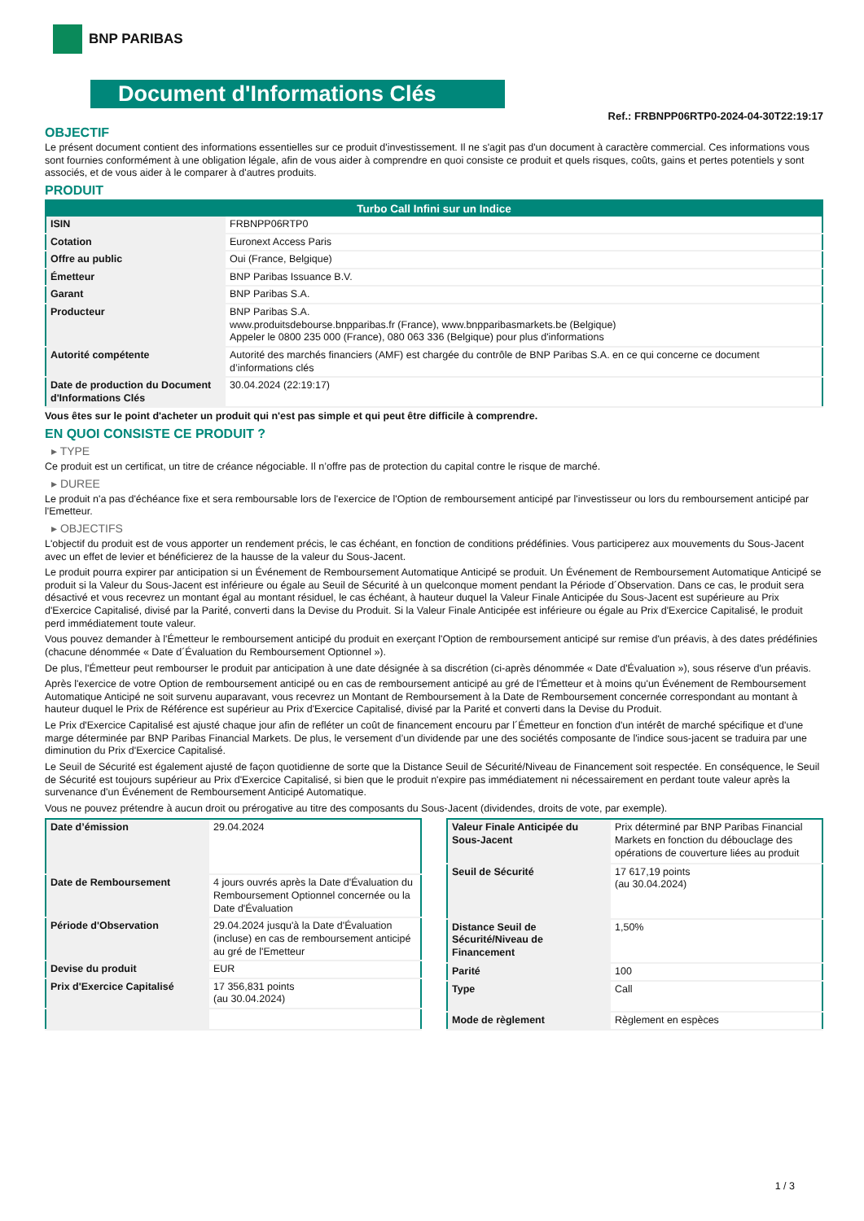BNP PARIBAS
Document d'Informations Clés
Ref.: FRBNPP06RTP0-2024-04-30T22:19:17
OBJECTIF
Le présent document contient des informations essentielles sur ce produit d'investissement. Il ne s'agit pas d'un document à caractère commercial. Ces informations vous sont fournies conformément à une obligation légale, afin de vous aider à comprendre en quoi consiste ce produit et quels risques, coûts, gains et pertes potentiels y sont associés, et de vous aider à le comparer à d'autres produits.
PRODUIT
| Turbo Call Infini sur un Indice | |
| --- | --- |
| ISIN | FRBNPP06RTP0 |
| Cotation | Euronext Access Paris |
| Offre au public | Oui (France, Belgique) |
| Émetteur | BNP Paribas Issuance B.V. |
| Garant | BNP Paribas S.A. |
| Producteur | BNP Paribas S.A. www.produitsdebourse.bnpparibas.fr (France), www.bnpparibasmarkets.be (Belgique) Appeler le 0800 235 000 (France), 080 063 336 (Belgique) pour plus d'informations |
| Autorité compétente | Autorité des marchés financiers (AMF) est chargée du contrôle de BNP Paribas S.A. en ce qui concerne ce document d’informations clés |
| Date de production du Document d'Informations Clés | 30.04.2024 (22:19:17) |
Vous êtes sur le point d'acheter un produit qui n'est pas simple et qui peut être difficile à comprendre.
EN QUOI CONSISTE CE PRODUIT ?
▸ TYPE
Ce produit est un certificat, un titre de créance négociable. Il n’offre pas de protection du capital contre le risque de marché.
▸ DUREE
Le produit n'a pas d'échéance fixe et sera remboursable lors de l'exercice de l'Option de remboursement anticipé par l'investisseur ou lors du remboursement anticipé par l'Emetteur.
▸ OBJECTIFS
L'objectif du produit est de vous apporter un rendement précis, le cas échéant, en fonction de conditions prédéfinies. Vous participerez aux mouvements du Sous-Jacent avec un effet de levier et bénéficierez de la hausse de la valeur du Sous-Jacent.
Le produit pourra expirer par anticipation si un Événement de Remboursement Automatique Anticipé se produit. Un Événement de Remboursement Automatique Anticipé se produit si la Valeur du Sous-Jacent est inférieure ou égale au Seuil de Sécurité à un quelconque moment pendant la Période d´Observation. Dans ce cas, le produit sera désactivé et vous recevrez un montant égal au montant résiduel, le cas échéant, à hauteur duquel la Valeur Finale Anticipée du Sous-Jacent est supérieure au Prix d'Exercice Capitalisé, divisé par la Parité, converti dans la Devise du Produit. Si la Valeur Finale Anticipée est inférieure ou égale au Prix d'Exercice Capitalisé, le produit perd immédiatement toute valeur.
Vous pouvez demander à l'Émetteur le remboursement anticipé du produit en exerçant l'Option de remboursement anticipé sur remise d'un préavis, à des dates prédéfinies (chacune dénommée « Date d´Évaluation du Remboursement Optionnel »).
De plus, l'Émetteur peut rembourser le produit par anticipation à une date désignée à sa discrétion (ci-après dénommée « Date d'Évaluation »), sous réserve d'un préavis.
Après l'exercice de votre Option de remboursement anticipé ou en cas de remboursement anticipé au gré de l'Émetteur et à moins qu'un Événement de Remboursement Automatique Anticipé ne soit survenu auparavant, vous recevrez un Montant de Remboursement à la Date de Remboursement concernée correspondant au montant à hauteur duquel le Prix de Référence est supérieur au Prix d'Exercice Capitalisé, divisé par la Parité et converti dans la Devise du Produit.
Le Prix d'Exercice Capitalisé est ajusté chaque jour afin de refléter un coût de financement encouru par l´Émetteur en fonction d'un intérêt de marché spécifique et d'une marge déterminée par BNP Paribas Financial Markets. De plus, le versement d’un dividende par une des sociétés composante de l'indice sous-jacent se traduira par une diminution du Prix d'Exercice Capitalisé.
Le Seuil de Sécurité est également ajusté de façon quotidienne de sorte que la Distance Seuil de Sécurité/Niveau de Financement soit respectée. En conséquence, le Seuil de Sécurité est toujours supérieur au Prix d'Exercice Capitalisé, si bien que le produit n'expire pas immédiatement ni nécessairement en perdant toute valeur après la survenance d'un Événement de Remboursement Anticipé Automatique.
Vous ne pouvez prétendre à aucun droit ou prérogative au titre des composants du Sous-Jacent (dividendes, droits de vote, par exemple).
| Date d’émission | 29.04.2024 |
| Date de Remboursement | 4 jours ouvrés après la Date d'Évaluation du Remboursement Optionnel concernée ou la Date d'Évaluation |
| Période d'Observation | 29.04.2024 jusqu'à la Date d'Évaluation (incluse) en cas de remboursement anticipé au gré de l'Emetteur |
| Devise du produit | EUR |
| Prix d'Exercice Capitalisé | 17 356,831 points (au 30.04.2024) |
| Valeur Finale Anticipée du Sous-Jacent | Prix déterminé par BNP Paribas Financial Markets en fonction du débouclage des opérations de couverture liées au produit |
| Seuil de Sécurité | 17 617,19 points (au 30.04.2024) |
| Distance Seuil de Sécurité/Niveau de Financement | 1,50% |
| Parité | 100 |
| Type | Call |
| Mode de règlement | Règlement en espèces |
1 / 3